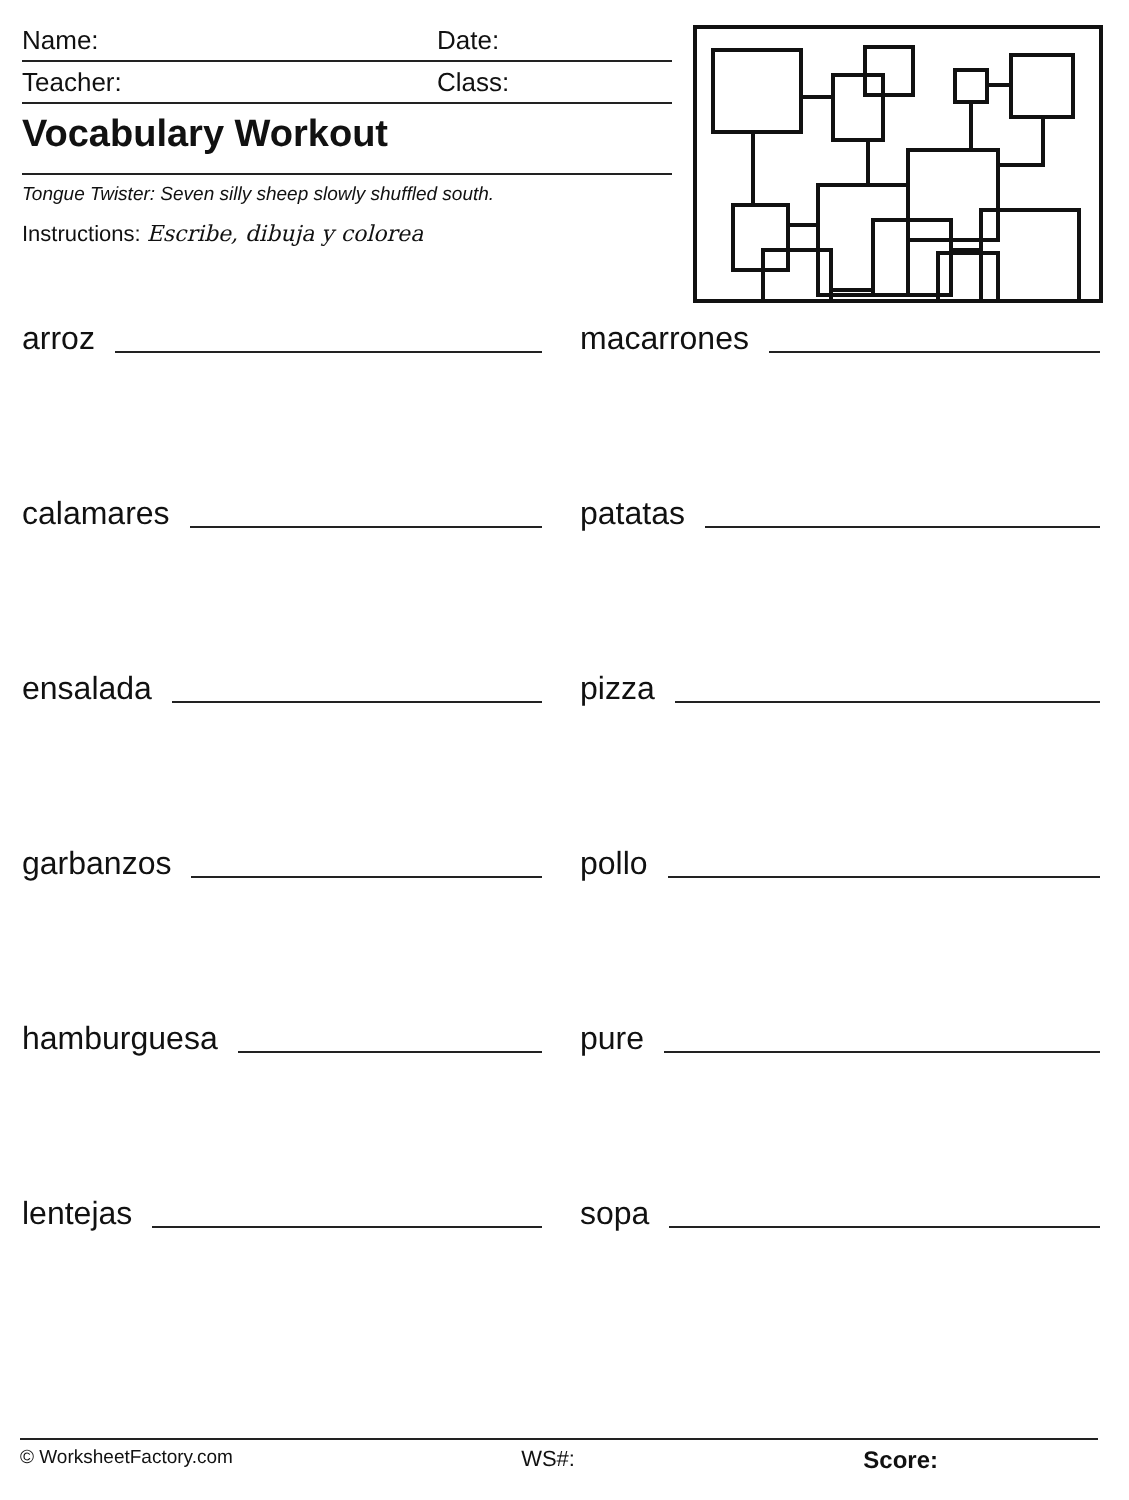Name: Date:
Teacher: Class:
Vocabulary Workout
Tongue Twister: Seven silly sheep slowly shuffled south.
Instructions: Escribe, dibuja y colorea
arroz
macarrones
calamares
patatas
ensalada
pizza
garbanzos
pollo
hamburguesa
pure
lentejas
sopa
© WorksheetFactory.com WS#: Score: